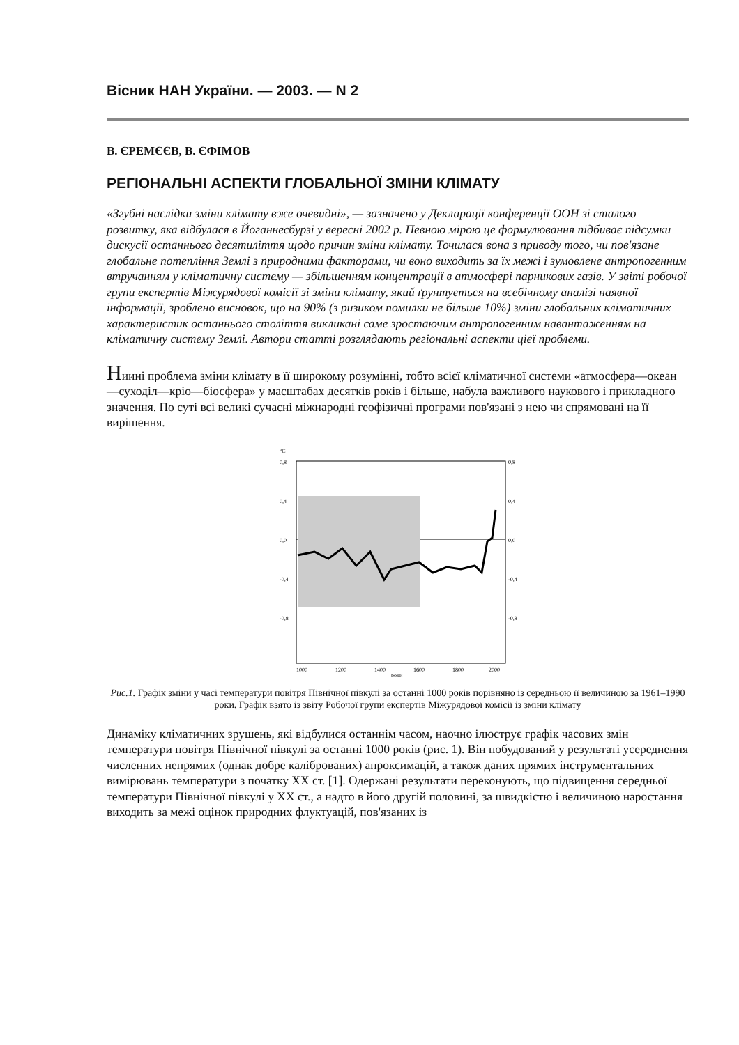Вісник НАН України. — 2003. — N 2
В. ЄРЕМЄЄВ, В. ЄФІМОВ
РЕГІОНАЛЬНІ АСПЕКТИ ГЛОБАЛЬНОЇ ЗМІНИ КЛІМАТУ
«Згубні наслідки зміни клімату вже очевидні», — зазначено у Декларації конференції ООН зі сталого розвитку, яка відбулася в Йоганнесбурзі у вересні 2002 р. Певною мірою це формулювання підбиває підсумки дискусії останнього десятиліття щодо причин зміни клімату. Точилася вона з приводу того, чи пов'язане глобальне потепління Землі з природними факторами, чи воно виходить за їх межі і зумовлене антропогенним втручанням у кліматичну систему — збільшенням концентрації в атмосфері парникових газів. У звіті робочої групи експертів Міжурядової комісії зі зміни клімату, який ґрунтується на всебічному аналізі наявної інформації, зроблено висновок, що на 90% (з ризиком помилки не більше 10%) зміни глобальних кліматичних характеристик останнього століття викликані саме зростаючим антропогенним навантаженням на кліматичну систему Землі. Автори статті розглядають регіональні аспекти цієї проблеми.
Ниині проблема зміни клімату в її широкому розумінні, тобто всієї кліматичної системи «атмосфера—океан—суходіл—кріо—біосфера» у масштабах десятків років і більше, набула важливого наукового і прикладного значення. По суті всі великі сучасні міжнародні геофізичні програми пов'язані з нею чи спрямовані на її вирішення.
°C
0,8
0,4
0,0
-0,4
-0,8
0,8
0,4
0,0
-0,4
-0,8
1000
1200
1400
1600
1800
2000
роки
Рис.1. Графік зміни у часі температури повітря Північної півкулі за останні 1000 років порівняно із середньою її величиною за 1961–1990 роки. Графік взято із звіту Робочої групи експертів Міжурядової комісії із зміни клімату
Динаміку кліматичних зрушень, які відбулися останнім часом, наочно ілюструє графік часових змін температури повітря Північної півкулі за останні 1000 років (рис. 1). Він побудований у результаті усереднення численних непрямих (однак добре каліброваних) апроксимацій, а також даних прямих інструментальних вимірювань температури з початку ХХ ст. [1]. Одержані результати переконують, що підвищення середньої температури Північної півкулі у ХХ ст., а надто в його другій половині, за швидкістю і величиною наростання виходить за межі оцінок природних флуктуацій, пов'язаних із